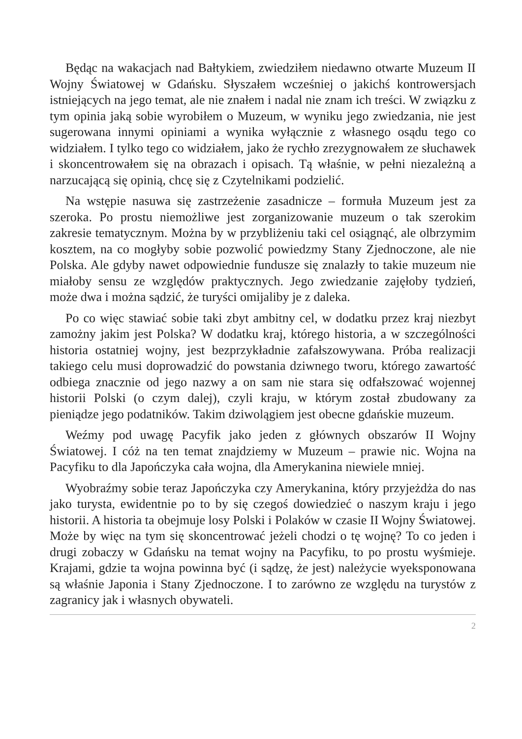Będąc na wakacjach nad Bałtykiem, zwiedziłem niedawno otwarte Muzeum II Wojny Światowej w Gdańsku. Słyszałem wcześniej o jakichś kontrowersjach istniejących na jego temat, ale nie znałem i nadal nie znam ich treści. W związku z tym opinia jaką sobie wyrobiłem o Muzeum, w wyniku jego zwiedzania, nie jest sugerowana innymi opiniami a wynika wyłącznie z własnego osądu tego co widziałem. I tylko tego co widziałem, jako że rychło zrezygnowałem ze słuchawek i skoncentrowałem się na obrazach i opisach. Tą właśnie, w pełni niezależną a narzucającą się opinią, chcę się z Czytelnikami podzielić.
Na wstępie nasuwa się zastrzeżenie zasadnicze – formuła Muzeum jest za szeroka. Po prostu niemożliwe jest zorganizowanie muzeum o tak szerokim zakresie tematycznym. Można by w przybliżeniu taki cel osiągnąć, ale olbrzymim kosztem, na co mogłyby sobie pozwolić powiedzmy Stany Zjednoczone, ale nie Polska. Ale gdyby nawet odpowiednie fundusze się znalazły to takie muzeum nie miałoby sensu ze względów praktycznych. Jego zwiedzanie zajęłoby tydzień, może dwa i można sądzić, że turyści omijaliby je z daleka.
Po co więc stawiać sobie taki zbyt ambitny cel, w dodatku przez kraj niezbyt zamożny jakim jest Polska? W dodatku kraj, którego historia, a w szczególności historia ostatniej wojny, jest bezprzykładnie zafałszowywana. Próba realizacji takiego celu musi doprowadzić do powstania dziwnego tworu, którego zawartość odbiega znacznie od jego nazwy a on sam nie stara się odfałszować wojennej historii Polski (o czym dalej), czyli kraju, w którym został zbudowany za pieniądze jego podatników. Takim dziwolągiem jest obecne gdańskie muzeum.
Weźmy pod uwagę Pacyfik jako jeden z głównych obszarów II Wojny Światowej. I cóż na ten temat znajdziemy w Muzeum – prawie nic. Wojna na Pacyfiku to dla Japończyka cała wojna, dla Amerykanina niewiele mniej.
Wyobraźmy sobie teraz Japończyka czy Amerykanina, który przyjeżdża do nas jako turysta, ewidentnie po to by się czegoś dowiedzieć o naszym kraju i jego historii. A historia ta obejmuje losy Polski i Polaków w czasie II Wojny Światowej. Może by więc na tym się skoncentrować jeżeli chodzi o tę wojnę? To co jeden i drugi zobaczy w Gdańsku na temat wojny na Pacyfiku, to po prostu wyśmieje. Krajami, gdzie ta wojna powinna być (i sądzę, że jest) należycie wyeksponowana są właśnie Japonia i Stany Zjednoczone. I to zarówno ze względu na turystów z zagranicy jak i własnych obywateli.
2